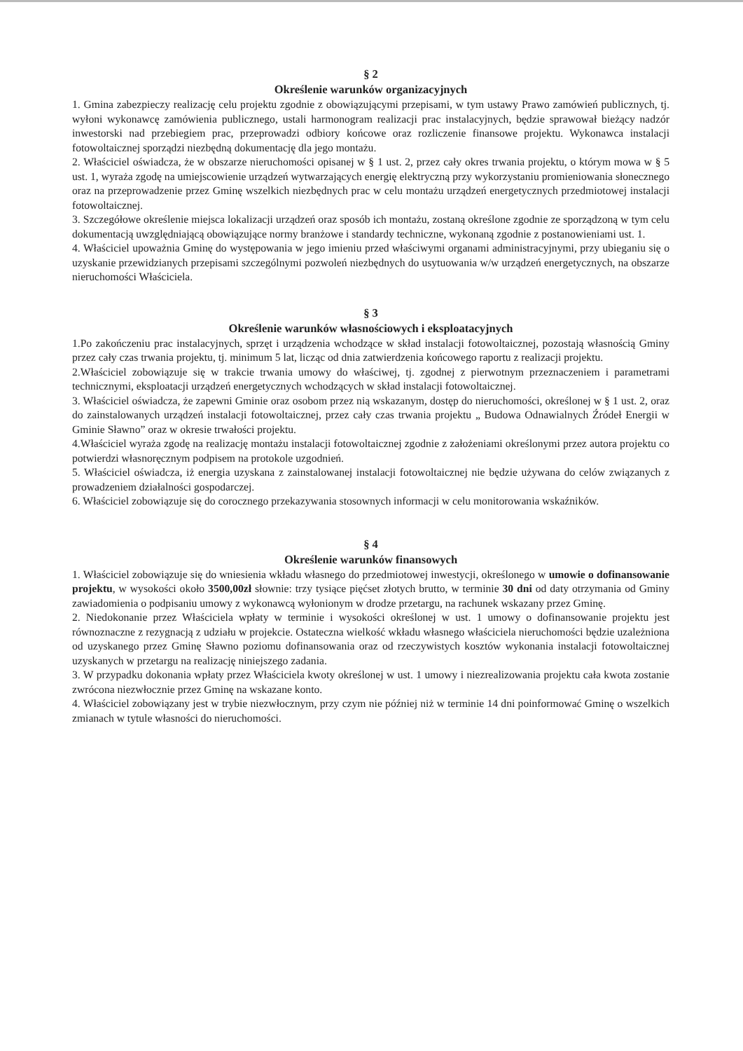§ 2
Określenie warunków organizacyjnych
1. Gmina zabezpieczy realizację celu projektu zgodnie z obowiązującymi przepisami, w tym ustawy Prawo zamówień publicznych, tj. wyłoni wykonawcę zamówienia publicznego, ustali harmonogram realizacji prac instalacyjnych, będzie sprawował bieżący nadzór inwestorski nad przebiegiem prac, przeprowadzi odbiory końcowe oraz rozliczenie finansowe projektu. Wykonawca instalacji fotowoltaicznej sporządzi niezbędną dokumentację dla jego montażu.
2. Właściciel oświadcza, że w obszarze nieruchomości opisanej w § 1 ust. 2, przez cały okres trwania projektu, o którym mowa w § 5 ust. 1, wyraża zgodę na umiejscowienie urządzeń wytwarzających energię elektryczną przy wykorzystaniu promieniowania słonecznego oraz na przeprowadzenie przez Gminę wszelkich niezbędnych prac w celu montażu urządzeń energetycznych przedmiotowej instalacji fotowoltaicznej.
3. Szczegółowe określenie miejsca lokalizacji urządzeń oraz sposób ich montażu, zostaną określone zgodnie ze sporządzoną w tym celu dokumentacją uwzględniającą obowiązujące normy branżowe i standardy techniczne, wykonaną zgodnie z postanowieniami ust. 1.
4. Właściciel upoważnia Gminę do występowania w jego imieniu przed właściwymi organami administracyjnymi, przy ubieganiu się o uzyskanie przewidzianych przepisami szczególnymi pozwoleń niezbędnych do usytuowania w/w urządzeń energetycznych, na obszarze nieruchomości Właściciela.
§ 3
Określenie warunków własnościowych i eksploatacyjnych
1.Po zakończeniu prac instalacyjnych, sprzęt i urządzenia wchodzące w skład instalacji fotowoltaicznej, pozostają własnością Gminy przez cały czas trwania projektu, tj. minimum 5 lat, licząc od dnia zatwierdzenia końcowego raportu z realizacji projektu.
2.Właściciel zobowiązuje się w trakcie trwania umowy do właściwej, tj. zgodnej z pierwotnym przeznaczeniem i parametrami technicznymi, eksploatacji urządzeń energetycznych wchodzących w skład instalacji fotowoltaicznej.
3. Właściciel oświadcza, że zapewni Gminie oraz osobom przez nią wskazanym, dostęp do nieruchomości, określonej w § 1 ust. 2, oraz do zainstalowanych urządzeń instalacji fotowoltaicznej, przez cały czas trwania projektu „ Budowa Odnawialnych Źródeł Energii w Gminie Sławno” oraz w okresie trwałości projektu.
4.Właściciel wyraża zgodę na realizację montażu instalacji fotowoltaicznej zgodnie z założeniami określonymi przez autora projektu co potwierdzi własnoręcznym podpisem na protokole uzgodnień.
5. Właściciel oświadcza, iż energia uzyskana z zainstalowanej instalacji fotowoltaicznej nie będzie używana do celów związanych z prowadzeniem działalności gospodarczej.
6. Właściciel zobowiązuje się do corocznego przekazywania stosownych informacji w celu monitorowania wskaźników.
§ 4
Określenie warunków finansowych
1. Właściciel zobowiązuje się do wniesienia wkładu własnego do przedmiotowej inwestycji, określonego w umowie o dofinansowanie projektu, w wysokości około 3500,00zł słownie: trzy tysiące pięćset złotych brutto, w terminie 30 dni od daty otrzymania od Gminy zawiadomienia o podpisaniu umowy z wykonawcą wyłonionym w drodze przetargu, na rachunek wskazany przez Gminę.
2. Niedokonanie przez Właściciela wpłaty w terminie i wysokości określonej w ust. 1 umowy o dofinansowanie projektu jest równoznaczne z rezygnacją z udziału w projekcie. Ostateczna wielkość wkładu własnego właściciela nieruchomości będzie uzależniona od uzyskanego przez Gminę Sławno poziomu dofinansowania oraz od rzeczywistych kosztów wykonania instalacji fotowoltaicznej uzyskanych w przetargu na realizację niniejszego zadania.
3. W przypadku dokonania wpłaty przez Właściciela kwoty określonej w ust. 1 umowy i niezrealizowania projektu cała kwota zostanie zwrócona niezwłocznie przez Gminę na wskazane konto.
4. Właściciel zobowiązany jest w trybie niezwłocznym, przy czym nie później niż w terminie 14 dni poinformować Gminę o wszelkich zmianach w tytule własności do nieruchomości.